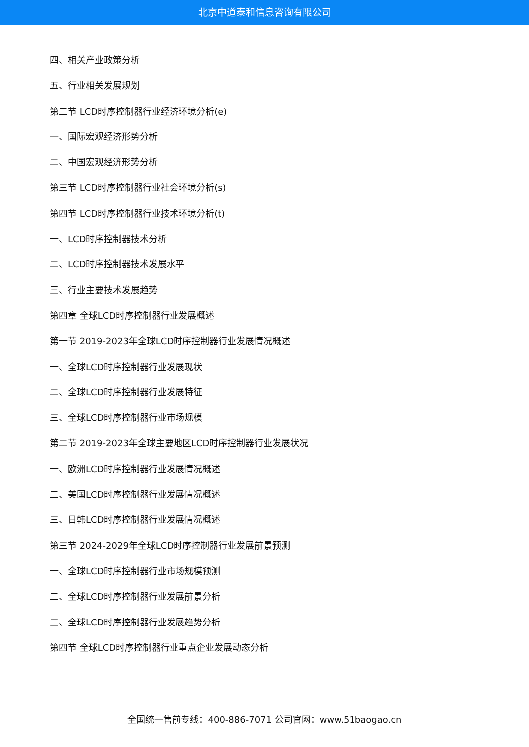北京中道泰和信息咨询有限公司
四、相关产业政策分析
五、行业相关发展规划
第二节 LCD时序控制器行业经济环境分析(e)
一、国际宏观经济形势分析
二、中国宏观经济形势分析
第三节 LCD时序控制器行业社会环境分析(s)
第四节 LCD时序控制器行业技术环境分析(t)
一、LCD时序控制器技术分析
二、LCD时序控制器技术发展水平
三、行业主要技术发展趋势
第四章 全球LCD时序控制器行业发展概述
第一节 2019-2023年全球LCD时序控制器行业发展情况概述
一、全球LCD时序控制器行业发展现状
二、全球LCD时序控制器行业发展特征
三、全球LCD时序控制器行业市场规模
第二节 2019-2023年全球主要地区LCD时序控制器行业发展状况
一、欧洲LCD时序控制器行业发展情况概述
二、美国LCD时序控制器行业发展情况概述
三、日韩LCD时序控制器行业发展情况概述
第三节 2024-2029年全球LCD时序控制器行业发展前景预测
一、全球LCD时序控制器行业市场规模预测
二、全球LCD时序控制器行业发展前景分析
三、全球LCD时序控制器行业发展趋势分析
第四节 全球LCD时序控制器行业重点企业发展动态分析
全国统一售前专线：400-886-7071 公司官网：www.51baogao.cn